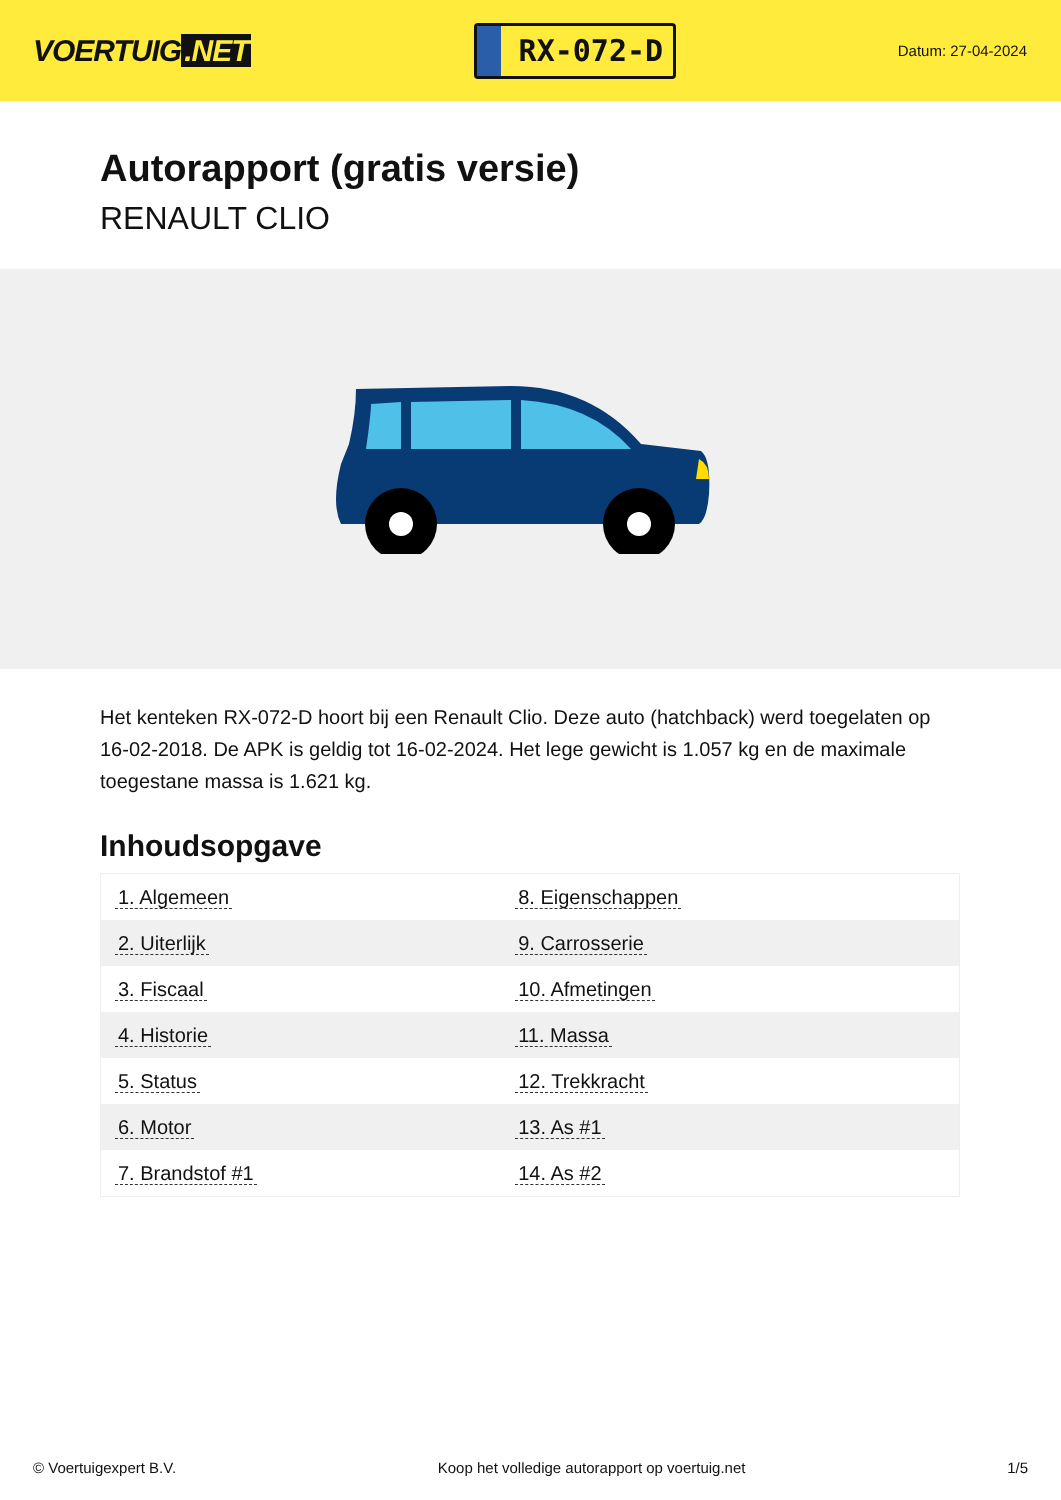VOERTUIG.NET
RX-072-D
Datum: 27-04-2024
Autorapport (gratis versie)
RENAULT CLIO
Het kenteken RX-072-D hoort bij een Renault Clio. Deze auto (hatchback) werd toegelaten op 16-02-2018. De APK is geldig tot 16-02-2024. Het lege gewicht is 1.057 kg en de maximale toegestane massa is 1.621 kg.
Inhoudsopgave
| 1. Algemeen | 8. Eigenschappen |
| 2. Uiterlijk | 9. Carrosserie |
| 3. Fiscaal | 10. Afmetingen |
| 4. Historie | 11. Massa |
| 5. Status | 12. Trekkracht |
| 6. Motor | 13. As #1 |
| 7. Brandstof #1 | 14. As #2 |
© Voertuigexpert B.V. Koop het volledige autorapport op voertuig.net 1/5